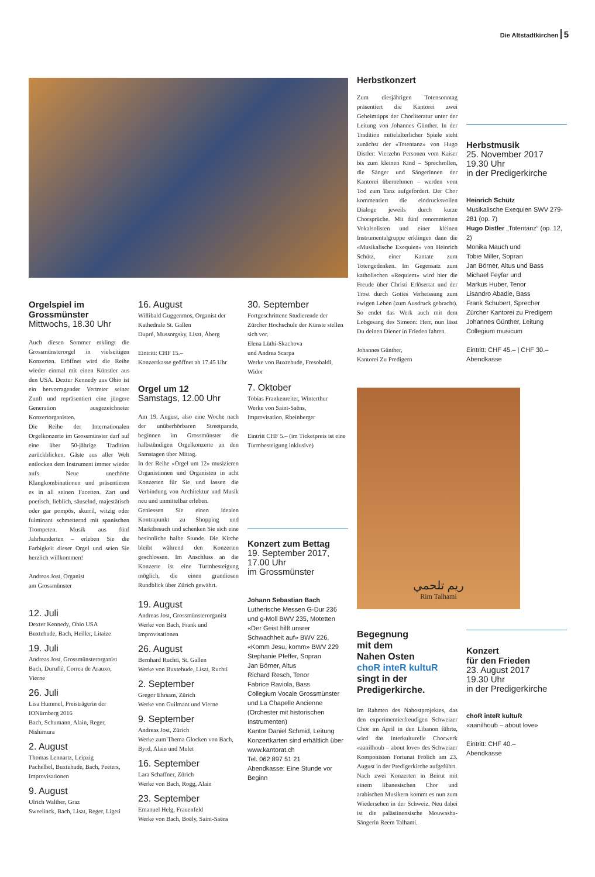Die Altstadtkirchen 5
Orgelspiel im Grossmünster
Mittwochs, 18.30 Uhr
Auch diesen Sommer erklingt die Grossmünsterorgel in vielseitigen Konzerten. Eröffnet wird die Reihe wieder einmal mit einen Künstler aus den USA. Dexter Kennedy aus Ohio ist ein hervorragender Vertreter seiner Zunft und repräsentiert eine jüngere Generation ausgezeichneter Konzertorganisten.
Die Reihe der Internationalen Orgelkonzerte im Grossmünster darf auf eine über 50-jährige Tradition zurückblicken. Gäste aus aller Welt entlocken dem Instrument immer wieder aufs Neue unerhörte Klangkombinationen und präsentieren es in all seinen Facetten. Zart und poetisch, lieblich, säuselnd, majestätisch oder gar pompös, skurril, witzig oder fulminant schmetternd mit spanischen Trompeten. Musik aus fünf Jahrhunderten – erleben Sie die Farbigkeit dieser Orgel und seien Sie herzlich willkommen!
Andreas Jost, Organist
am Grossmünster
12. Juli
Dexter Kennedy, Ohio USA
Buxtehude, Bach, Heiller, Litaize
19. Juli
Andreas Jost, Grossmünsterorganist
Bach, Duruflé, Correa de Arauxo, Vierne
26. Juli
Lisa Hummel, Preisträgerin der IONürnberg 2016
Bach, Schumann, Alain, Reger, Nishimura
2. August
Thomas Lennartz, Leipzig
Pachelbel, Buxtehude, Bach, Peeters, Improvisationen
9. August
Ulrich Walther, Graz
Sweelinck, Bach, Liszt, Reger, Ligeti
16. August
Willibald Guggenmos, Organist der Kathedrale St. Gallen
Dupré, Mussorgsky, Liszt, Åberg
Eintritt: CHF 15.–
Konzertkasse geöffnet ab 17.45 Uhr
Orgel um 12
Samstags, 12.00 Uhr
Am 19. August, also eine Woche nach der unüberhörbaren Streetparade, beginnen im Grossmünster die halbstündigen Orgelkonzerte an den Samstagen über Mittag.
In der Reihe «Orgel um 12» musizieren Organistinnen und Organisten in acht Konzerten für Sie und lassen die Verbindung von Architektur und Musik neu und unmittelbar erleben.
Geniessen Sie einen idealen Kontrapunkt zu Shopping und Marktbesuch und schenken Sie sich eine besinnliche halbe Stunde. Die Kirche bleibt während den Konzerten geschlossen. Im Anschluss an die Konzerte ist eine Turmbesteigung möglich, die einen grandiosen Rundblick über Zürich gewährt.
19. August
Andreas Jost, Grossmünsterorganist
Werke von Bach, Frank und Improvisationen
26. August
Bernhard Ruchti, St. Gallen
Werke von Buxtehude, Liszt, Ruchti
2. September
Gregor Ehrsam, Zürich
Werke von Guilmant und Vierne
9. September
Andreas Jost, Zürich
Werke zum Thema Glocken von Bach, Byrd, Alain und Mulet
16. September
Lara Schaffner, Zürich
Werke von Bach, Rogg, Alain
23. September
Emanuel Helg, Frauenfeld
Werke von Bach, Boëly, Saint-Saëns
30. September
Fortgeschrittene Studierende der Zürcher Hochschule der Künste stellen sich vor.
Elena Lüthi-Skachova
und Andrea Scarpa
Werke von Buxtehude, Fresobaldi, Widor
7. Oktober
Tobias Frankenreiter, Winterthur
Werke von Saint-Saëns,
Improvisation, Rheinberger
Eintritt CHF 5.– (im Ticketpreis ist eine Turmbesteigung inklusive)
Konzert zum Bettag
19. September 2017,
17.00 Uhr
im Grossmünster
Johann Sebastian Bach
Lutherische Messen G-Dur 236 und g-Moll BWV 235, Motetten «Der Geist hilft unsrer Schwachheit auf» BWV 226, «Komm Jesu, komm» BWV 229
Stephanie Pfeffer, Sopran
Jan Börner, Altus
Richard Resch, Tenor
Fabrice Raviola, Bass
Collegium Vocale Grossmünster und La Chapelle Ancienne (Orchester mit historischen Instrumenten)
Kantor Daniel Schmid, Leitung
Konzertkarten sind erhältlich über www.kantorat.ch
Tel. 062 897 51 21
Abendkasse: Eine Stunde vor Beginn
Herbstkonzert
Zum diesjährigen Totensonntag präsentiert die Kantorei zwei Geheimtipps der Chorliteratur unter der Leitung von Johannes Günther. In der Tradition mittelalterlicher Spiele steht zunächst der «Totentanz» von Hugo Distler: Vierzehn Personen vom Kaiser bis zum kleinen Kind – Sprechrollen, die Sänger und Sängerinnen der Kantorei übernehmen – werden vom Tod zum Tanz aufgefordert. Der Chor kommentiert die eindrucksvollen Dialoge jeweils durch kurze Chorsprüche. Mit fünf renommierten Vokalsolisten und einer kleinen Instrumentalgruppe erklingen dann die «Musikalische Exequien» von Heinrich Schütz, einer Kantate zum Totengedenken. Im Gegensatz zum katholischen «Requiem» wird hier die Freude über Christi Erlösertat und der Trost durch Gottes Verheissung zum ewigen Leben (zum Ausdruck gebracht). So endet das Werk auch mit dem Lobgesang des Simeon: Herr, nun lässt Du deinen Diener in Frieden fahren.
Johannes Günther,
Kantorei Zu Predigern
ريم تلحمي
Rim Talhami
Begegnung
mit dem
Nahen Osten
choR inteR kultuR
singt in der
Predigerkirche.
Im Rahmen des Nahostprojektes, das den experimentierfreudigen Schweizer Chor im April in den Libanon führte, wird das interkulturelle Chorwerk «aanilhoub – about love» des Schweizer Komponisten Fortunat Frölich am 23. August in der Predigerkirche aufgeführt.
Nach zwei Konzerten in Beirut mit einem libanesischen Chor und arabischen Musikern kommt es nun zum Wiedersehen in der Schweiz. Neu dabei ist die palästinensische Mouwasha-Sängerin Reem Talhami.
Herbstmusik
25. November 2017
19.30 Uhr
in der Predigerkirche
Heinrich Schütz
Musikalische Exequien SWV 279- 281 (op. 7)
Hugo Distler „Totentanz“ (op. 12, 2)
Monika Mauch und
Tobie Miller, Sopran
Jan Börner, Altus und Bass
Michael Feyfar und
Markus Huber, Tenor
Lisandro Abadie, Bass
Frank Schubert, Sprecher
Zürcher Kantorei zu Predigern
Johannes Günther, Leitung
Collegium musicum
Eintritt: CHF 45.– | CHF 30.–
Abendkasse
Konzert
für den Frieden
23. August 2017
19.30 Uhr
in der Predigerkirche
choR inteR kultuR
«aanilhoub – about love»
Eintritt: CHF 40.–
Abendkasse